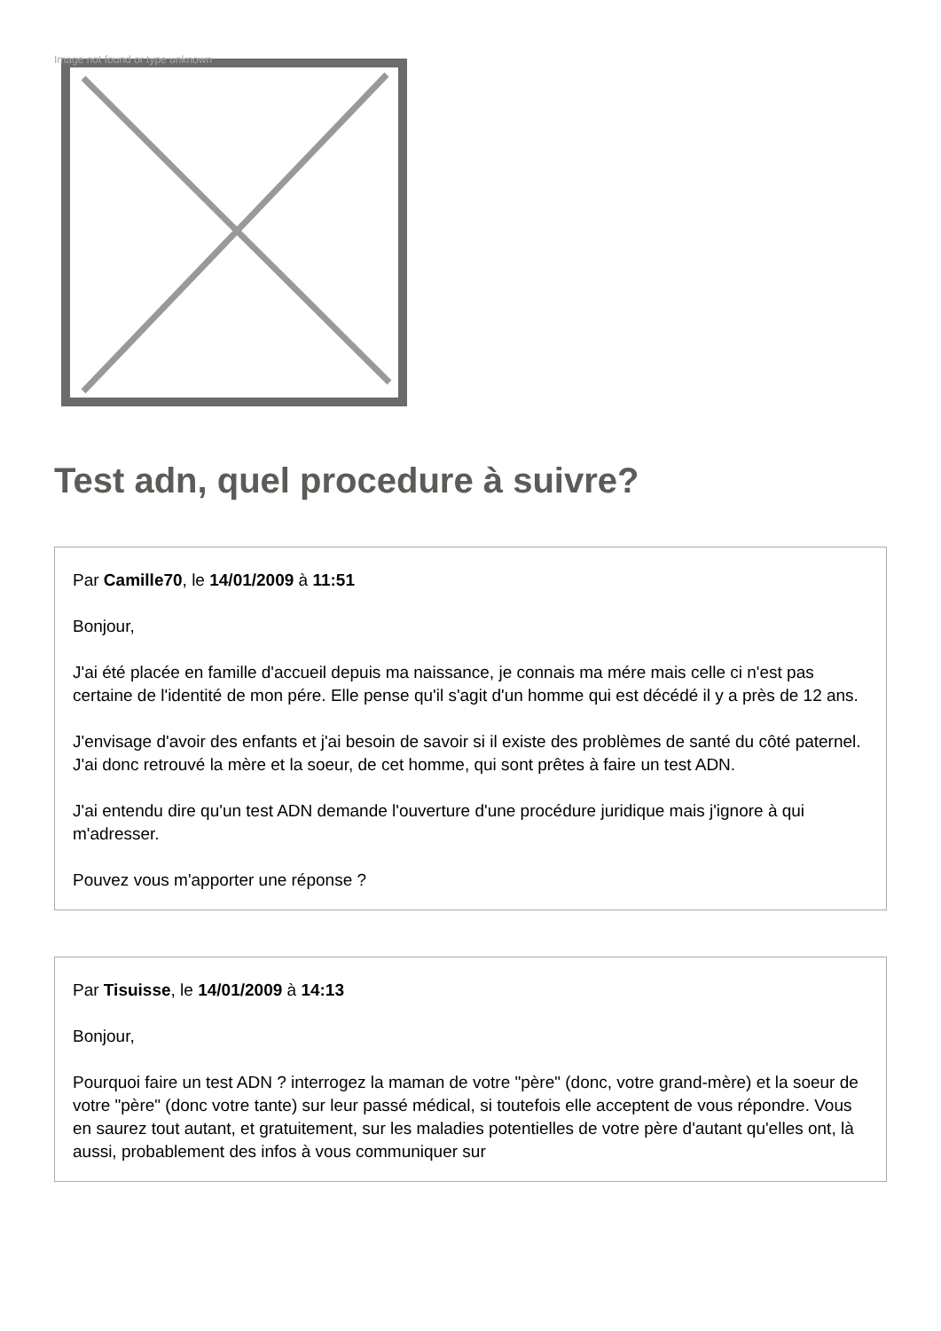Image not found or type unknown
Test adn, quel procedure à suivre?
Par Camille70, le 14/01/2009 à 11:51
Bonjour,
J'ai été placée en famille d'accueil depuis ma naissance, je connais ma mére mais celle ci n'est pas certaine de l'identité de mon pére. Elle pense qu'il s'agit d'un homme qui est décédé il y a près de 12 ans.
J'envisage d'avoir des enfants et j'ai besoin de savoir si il existe des problèmes de santé du côté paternel. J'ai donc retrouvé la mère et la soeur, de cet homme, qui sont prêtes à faire un test ADN.
J'ai entendu dire qu'un test ADN demande l'ouverture d'une procédure juridique mais j'ignore à qui m'adresser.
Pouvez vous m'apporter une réponse ?
Par Tisuisse, le 14/01/2009 à 14:13
Bonjour,
Pourquoi faire un test ADN ? interrogez la maman de votre "père" (donc, votre grand-mère) et la soeur de votre "père" (donc votre tante) sur leur passé médical, si toutefois elle acceptent de vous répondre. Vous en saurez tout autant, et gratuitement, sur les maladies potentielles de votre père d'autant qu'elles ont, là aussi, probablement des infos à vous communiquer sur